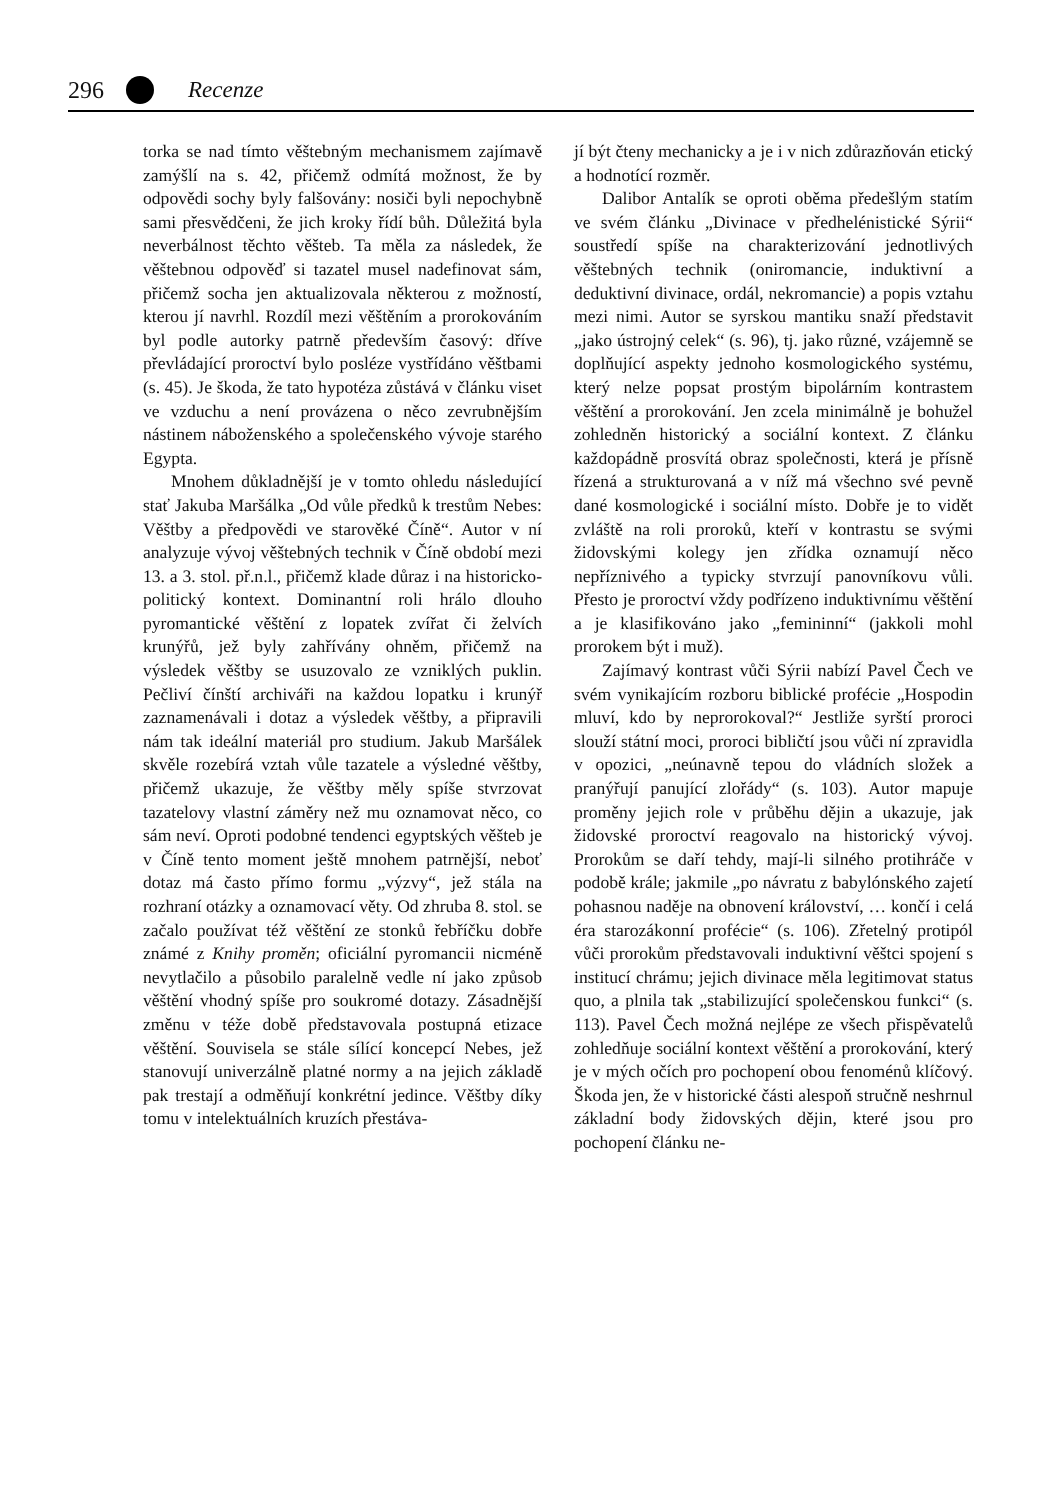296 Recenze
torka se nad tímto věštebným mechanismem zajímavě zamýšlí na s. 42, přičemž odmítá možnost, že by odpovědi sochy byly falšovány: nosiči byli nepochybně sami přesvědčeni, že jich kroky řídí bůh. Důležitá byla neverbálnost těchto věšteb. Ta měla za následek, že věštebnou odpověď si tazatel musel nadefinovat sám, přičemž socha jen aktualizovala některou z možností, kterou jí navrhl. Rozdíl mezi věštěním a prorokováním byl podle autorky patrně především časový: dříve převládající proroctví bylo posléze vystřídáno věštbami (s. 45). Je škoda, že tato hypotéza zůstává v článku viset ve vzduchu a není provázena o něco zevrubnějším nástinem náboženského a společenského vývoje starého Egypta.
Mnohem důkladnější je v tomto ohledu následující stať Jakuba Maršálka „Od vůle předků k trestům Nebes: Věštby a předpovědi ve starověké Číně“. Autor v ní analyzuje vývoj věštebných technik v Číně období mezi 13. a 3. stol. př.n.l., přičemž klade důraz i na historicko-politický kontext. Dominantní roli hrálo dlouho pyromantické věštění z lopatek zvířat či želvích krunýřů, jež byly zahřívány ohněm, přičemž na výsledek věštby se usuzovalo ze vzniklých puklin. Pečliví čínští archiváři na každou lopatku i krunýř zaznamenávali i dotaz a výsledek věštby, a připravili nám tak ideální materiál pro studium. Jakub Maršálek skvěle rozebírá vztah vůle tazatele a výsledné věštby, přičemž ukazuje, že věštby měly spíše stvrzovat tazatelovy vlastní záměry než mu oznamovat něco, co sám neví. Oproti podobné tendenci egyptských věšteb je v Číně tento moment ještě mnohem patrnější, neboť dotaz má často přímo formu „výzvy“, jež stála na rozhraní otázky a oznamovací věty. Od zhruba 8. stol. se začalo používat též věštění ze stonků řebříčku dobře známé z Knihy proměn; oficiální pyromancii nicméně nevytlačilo a působilo paralelně vedle ní jako způsob věštění vhodný spíše pro soukromé dotazy. Zásadnější změnu v téže době představovala postupná etizace věštění. Souvisela se stále sílící koncepcí Nebes, jež stanovují univerzálně platné normy a na jejich základě pak trestají a odměňují konkrétní jedince. Věštby díky tomu v intelektuálních kruzích přestáva-
jí být čteny mechanicky a je i v nich zdůrazňován etický a hodnotící rozměr.
Dalibor Antalík se oproti oběma předešlým statím ve svém článku „Divinace v předhelénistické Sýrii“ soustředí spíše na charakterizování jednotlivých věštebných technik (oniromancie, induktivní a deduktivní divinace, ordál, nekromancie) a popis vztahu mezi nimi. Autor se syrskou mantiku snaží představit „jako ústrojný celek“ (s. 96), tj. jako různé, vzájemně se doplňující aspekty jednoho kosmologického systému, který nelze popsat prostým bipolárním kontrastem věštění a prorokování. Jen zcela minimálně je bohužel zohledněn historický a sociální kontext. Z článku každopádně prosvítá obraz společnosti, která je přísně řízená a strukturovaná a v níž má všechno své pevně dané kosmologické i sociální místo. Dobře je to vidět zvláště na roli proroků, kteří v kontrastu se svými židovskými kolegy jen zřídka oznamují něco nepříznivého a typicky stvrzují panovníkovu vůli. Přesto je proroctví vždy podřízeno induktivnímu věštění a je klasifikováno jako „femininní“ (jakkoli mohl prorokem být i muž).
Zajímavý kontrast vůči Sýrii nabízí Pavel Čech ve svém vynikajícím rozboru biblické profécie „Hospodin mluví, kdo by neprorokoval?“ Jestliže syrští proroci slouží státní moci, proroci bibličtí jsou vůči ní zpravidla v opozici, „neúnavně tepou do vládních složek a pranýřují panující zlořády“ (s. 103). Autor mapuje proměny jejich role v průběhu dějin a ukazuje, jak židovské proroctví reagovalo na historický vývoj. Prorokům se daří tehdy, mají-li silného protihráče v podobě krále; jakmile „po návratu z babylónského zajetí pohasnou naděje na obnovení království, … končí i celá éra starozákonní profécie“ (s. 106). Zřetelný protipól vůči prorokům představovali induktivní věštci spojení s institucí chrámu; jejich divinace měla legitimovat status quo, a plnila tak „stabilizující společenskou funkci“ (s. 113). Pavel Čech možná nejlépe ze všech přispěvatelů zohledňuje sociální kontext věštění a prorokování, který je v mých očích pro pochopení obou fenoménů klíčový. Škoda jen, že v historické části alespoň stručně neshrnul základní body židovských dějin, které jsou pro pochopení článku ne-